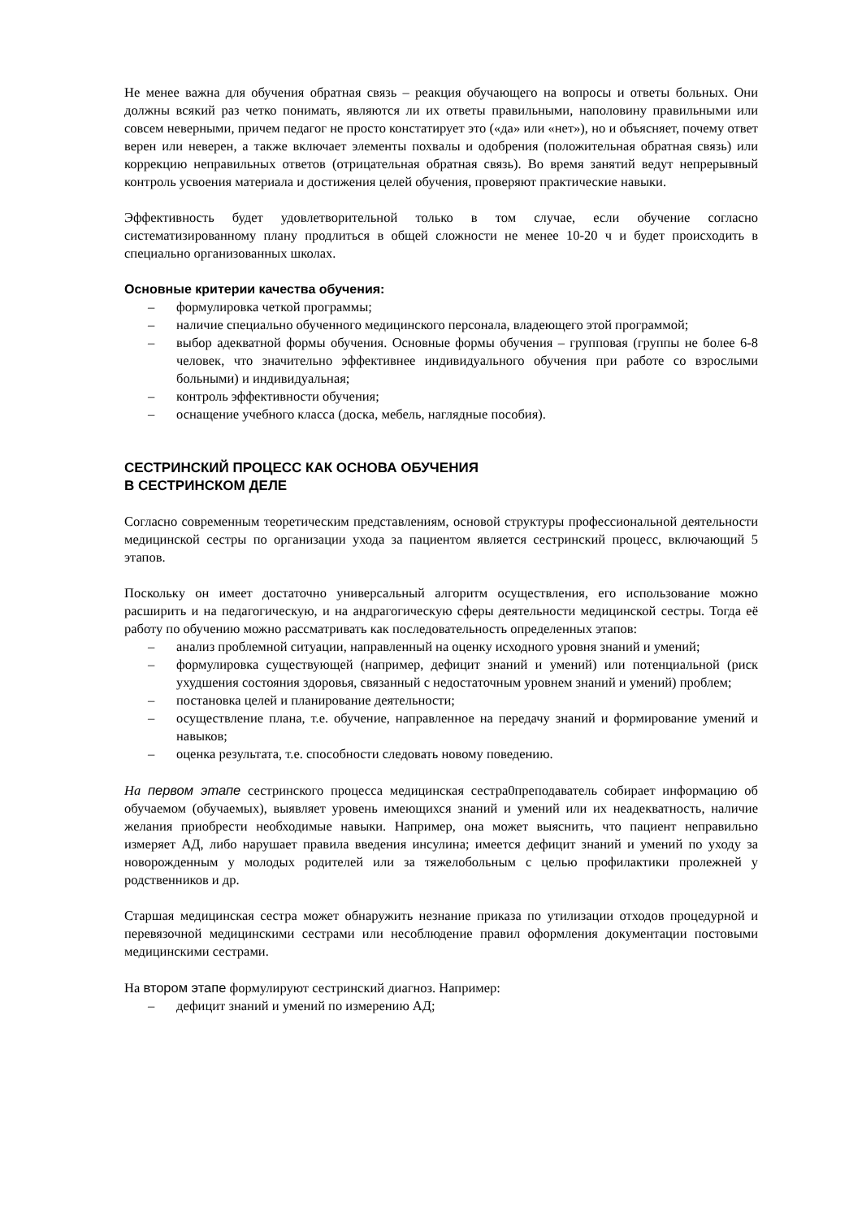Не менее важна для обучения обратная связь – реакция обучающего на вопросы и ответы больных. Они должны всякий раз четко понимать, являются ли их ответы правильными, наполовину правильными или совсем неверными, причем педагог не просто констатирует это («да» или «нет»), но и объясняет, почему ответ верен или неверен, а также включает элементы похвалы и одобрения (положительная обратная связь) или коррекцию неправильных ответов (отрицательная обратная связь). Во время занятий ведут непрерывный контроль усвоения материала и достижения целей обучения, проверяют практические навыки.
Эффективность будет удовлетворительной только в том случае, если обучение согласно систематизированному плану продлиться в общей сложности не менее 10-20 ч и будет происходить в специально организованных школах.
Основные критерии качества обучения:
– формулировка четкой программы;
– наличие специально обученного медицинского персонала, владеющего этой программой;
– выбор адекватной формы обучения. Основные формы обучения – групповая (группы не более 6-8 человек, что значительно эффективнее индивидуального обучения при работе со взрослыми больными) и индивидуальная;
– контроль эффективности обучения;
– оснащение учебного класса (доска, мебель, наглядные пособия).
СЕСТРИНСКИЙ ПРОЦЕСС КАК ОСНОВА ОБУЧЕНИЯ
В СЕСТРИНСКОМ ДЕЛЕ
Согласно современным теоретическим представлениям, основой структуры профессиональной деятельности медицинской сестры по организации ухода за пациентом является сестринский процесс, включающий 5 этапов.
Поскольку он имеет достаточно универсальный алгоритм осуществления, его использование можно расширить и на педагогическую, и на андрагогическую сферы деятельности медицинской сестры. Тогда её работу по обучению можно рассматривать как последовательность определенных этапов:
– анализ проблемной ситуации, направленный на оценку исходного уровня знаний и умений;
– формулировка существующей (например, дефицит знаний и умений) или потенциальной (риск ухудшения состояния здоровья, связанный с недостаточным уровнем знаний и умений) проблем;
– постановка целей и планирование деятельности;
– осуществление плана, т.е. обучение, направленное на передачу знаний и формирование умений и навыков;
– оценка результата, т.е. способности следовать новому поведению.
На первом этапе сестринского процесса медицинская сестра0преподаватель собирает информацию об обучаемом (обучаемых), выявляет уровень имеющихся знаний и умений или их неадекватность, наличие желания приобрести необходимые навыки. Например, она может выяснить, что пациент неправильно измеряет АД, либо нарушает правила введения инсулина; имеется дефицит знаний и умений по уходу за новорожденным у молодых родителей или за тяжелобольным с целью профилактики пролежней у родственников и др.
Старшая медицинская сестра может обнаружить незнание приказа по утилизации отходов процедурной и перевязочной медицинскими сестрами или несоблюдение правил оформления документации постовыми медицинскими сестрами.
На втором этапе формулируют сестринский диагноз. Например:
– дефицит знаний и умений по измерению АД;